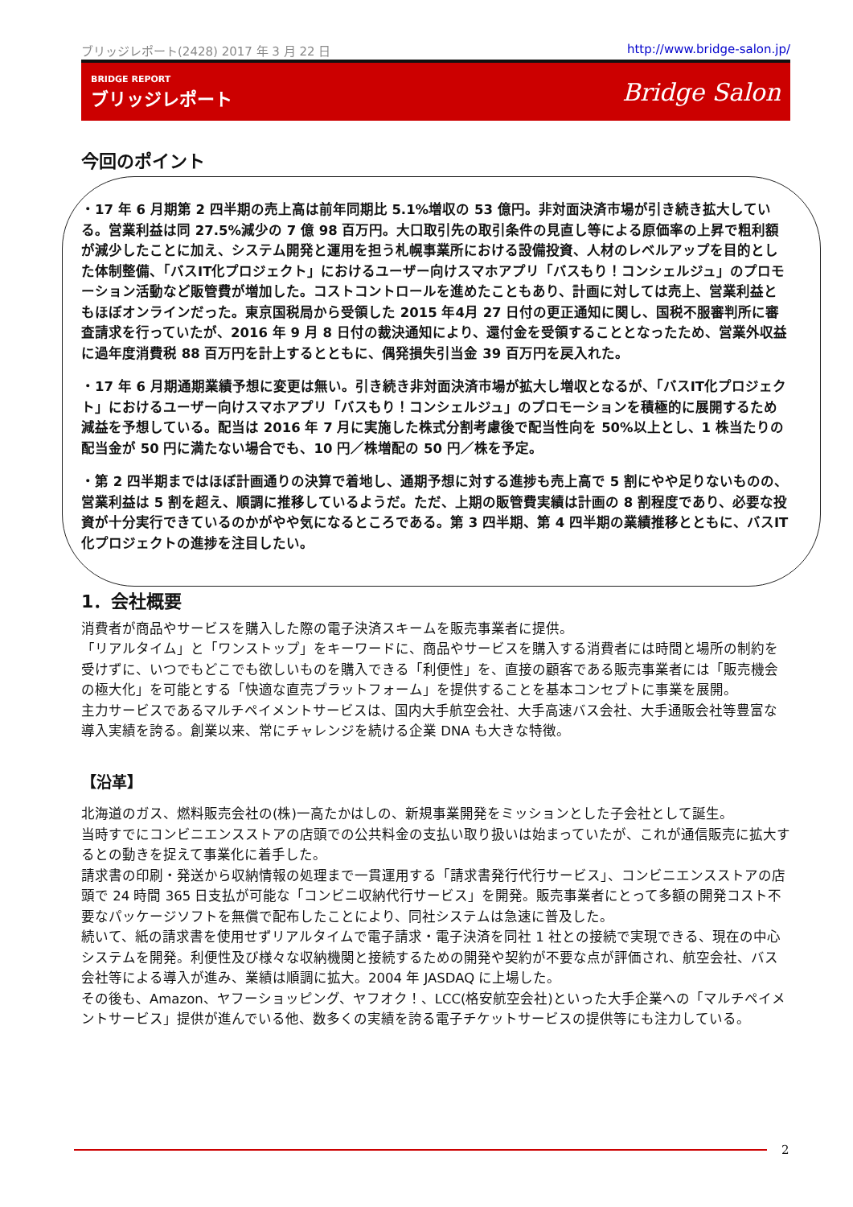ブリッジレポート(2428) 2017 年 3 月 22 日 http://www.bridge-salon.jp/
BRIDGE REPORT
ブリッジレポート
Bridge Salon
今回のポイント
・17 年 6 月期第 2 四半期の売上高は前年同期比 5.1%増収の 53 億円。非対面決済市場が引き続き拡大している。営業利益は同 27.5%減少の 7 億 98 百万円。大口取引先の取引条件の見直し等による原価率の上昇で粗利額が減少したことに加え、システム開発と運用を担う札幌事業所における設備投資、人材のレベルアップを目的とした体制整備、「バスIT化プロジェクト」におけるユーザー向けスマホアプリ「バスもり！コンシェルジュ」のプロモーション活動など販管費が増加した。コストコントロールを進めたこともあり、計画に対しては売上、営業利益ともほぼオンラインだった。東京国税局から受領した 2015 年4月 27 日付の更正通知に関し、国税不服審判所に審査請求を行っていたが、2016 年 9 月 8 日付の裁決通知により、還付金を受領することとなったため、営業外収益に過年度消費税 88 百万円を計上するとともに、偶発損失引当金 39 百万円を戻入れた。
・17 年 6 月期通期業績予想に変更は無い。引き続き非対面決済市場が拡大し増収となるが、「バスIT化プロジェクト」におけるユーザー向けスマホアプリ「バスもり！コンシェルジュ」のプロモーションを積極的に展開するため減益を予想している。配当は 2016 年 7 月に実施した株式分割考慮後で配当性向を 50%以上とし、1 株当たりの配当金が 50 円に満たない場合でも、10 円／株増配の 50 円／株を予定。
・第 2 四半期まではほぼ計画通りの決算で着地し、通期予想に対する進捗も売上高で 5 割にやや足りないものの、営業利益は 5 割を超え、順調に推移しているようだ。ただ、上期の販管費実績は計画の 8 割程度であり、必要な投資が十分実行できているのかがやや気になるところである。第 3 四半期、第 4 四半期の業績推移とともに、バスIT化プロジェクトの進捗を注目したい。
1．会社概要
消費者が商品やサービスを購入した際の電子決済スキームを販売事業者に提供。
「リアルタイム」と「ワンストップ」をキーワードに、商品やサービスを購入する消費者には時間と場所の制約を受けずに、いつでもどこでも欲しいものを購入できる「利便性」を、直接の顧客である販売事業者には「販売機会の極大化」を可能とする「快適な直売プラットフォーム」を提供することを基本コンセプトに事業を展開。
主力サービスであるマルチペイメントサービスは、国内大手航空会社、大手高速バス会社、大手通販会社等豊富な導入実績を誇る。創業以来、常にチャレンジを続ける企業 DNA も大きな特徴。
【沿革】
北海道のガス、燃料販売会社の(株)一高たかはしの、新規事業開発をミッションとした子会社として誕生。
当時すでにコンビニエンスストアの店頭での公共料金の支払い取り扱いは始まっていたが、これが通信販売に拡大するとの動きを捉えて事業化に着手した。
請求書の印刷・発送から収納情報の処理まで一貫運用する「請求書発行代行サービス」、コンビニエンスストアの店頭で 24 時間 365 日支払が可能な「コンビニ収納代行サービス」を開発。販売事業者にとって多額の開発コスト不要なパッケージソフトを無償で配布したことにより、同社システムは急速に普及した。
続いて、紙の請求書を使用せずリアルタイムで電子請求・電子決済を同社 1 社との接続で実現できる、現在の中心システムを開発。利便性及び様々な収納機関と接続するための開発や契約が不要な点が評価され、航空会社、バス会社等による導入が進み、業績は順調に拡大。2004 年 JASDAQ に上場した。
その後も、Amazon、ヤフーショッピング、ヤフオク！、LCC(格安航空会社)といった大手企業への「マルチペイメントサービス」提供が進んでいる他、数多くの実績を誇る電子チケットサービスの提供等にも注力している。
2